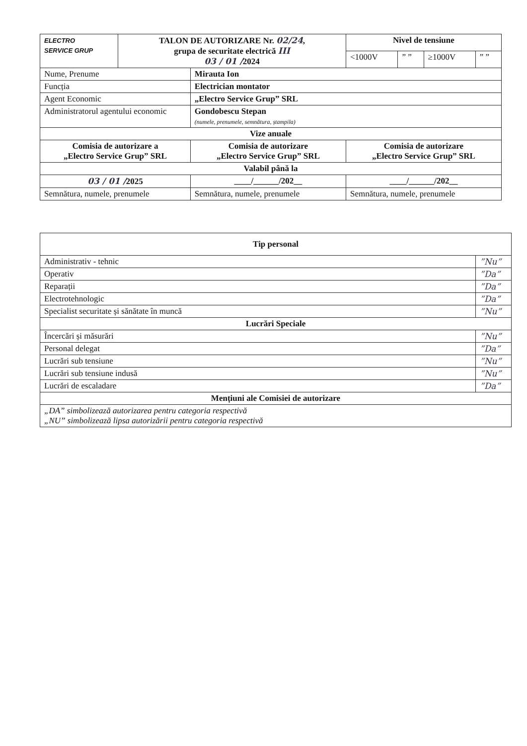| ELECTRO SERVICE GRUP | TALON DE AUTORIZARE Nr. 02/24 , grupa de securitate electrică III 03 / 01 / 2024 | | Nivel de tensiune | | | |
| | | | <1000V | ” ” | ≥1000V | ” ” |
| Nume, Prenume | | Mirauta Ion | | | | |
| Funcția | | Electrician montator | | | | |
| Agent Economic | | „Electro Service Grup” SRL | | | | |
| Administratorul agentului economic | | Gondobescu Stepan (numele, prenumele, semnătura, ștampila) | | | | |
| Vize anuale | | | | | | |
| Comisia de autorizare a „Electro Service Grup” SRL | | Comisia de autorizare „Electro Service Grup” SRL | Comisia de autorizare „Electro Service Grup” SRL | | | |
| Valabil până la | | | | | | |
| 03 / 01 / 2025 | | ____/______/202__ | ____/______/202__ | | | |
| Semnătura, numele, prenumele | | Semnătura, numele, prenumele | Semnătura, numele, prenumele | | | |
| Tip personal | |
| --- | --- |
| Administrativ - tehnic | ”Nu” |
| Operativ | ”Da” |
| Reparații | ”Da” |
| Electrotehnologic | ”Da” |
| Specialist securitate și sănătate în muncă | ”Nu” |
| Lucrări Speciale | |
| Încercări și măsurări | ”Nu” |
| Personal delegat | ”Da” |
| Lucrări sub tensiune | ”Nu” |
| Lucrări sub tensiune indusă | ”Nu” |
| Lucrări de escaladare | ”Da” |
| Mențiuni ale Comisiei de autorizare | |
| „DA” simbolizează autorizarea pentru categoria respectivă „NU” simbolizează lipsa autorizării pentru categoria respectivă | |